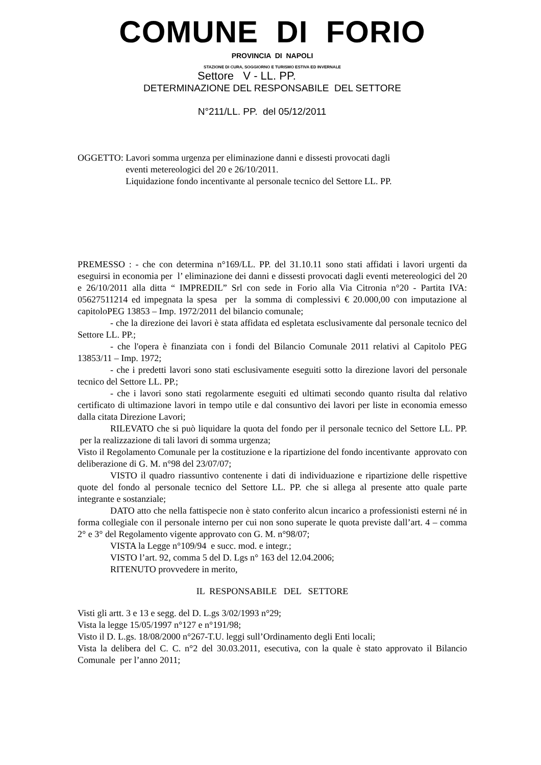COMUNE DI FORIO
PROVINCIA DI NAPOLI
STAZIONE DI CURA, SOGGIORNO E TURISMO ESTIVA ED INVERNALE
Settore V - LL. PP.
DETERMINAZIONE DEL RESPONSABILE DEL SETTORE
N°211/LL. PP. del 05/12/2011
OGGETTO: Lavori somma urgenza per eliminazione danni e dissesti provocati dagli
eventi metereologici del 20 e 26/10/2011.
Liquidazione fondo incentivante al personale tecnico del Settore LL. PP.
PREMESSO : - che con determina n°169/LL. PP. del 31.10.11 sono stati affidati i lavori urgenti da eseguirsi in economia per l’ eliminazione dei danni e dissesti provocati dagli eventi metereologici del 20 e 26/10/2011 alla ditta “ IMPREDIL” Srl con sede in Forio alla Via Citronia n°20 - Partita IVA: 05627511214 ed impegnata la spesa per la somma di complessivi € 20.000,00 con imputazione al capitoloPEG 13853 – Imp. 1972/2011 del bilancio comunale;
- che la direzione dei lavori è stata affidata ed espletata esclusivamente dal personale tecnico del Settore LL. PP.;
- che l'opera è finanziata con i fondi del Bilancio Comunale 2011 relativi al Capitolo PEG 13853/11 – Imp. 1972;
- che i predetti lavori sono stati esclusivamente eseguiti sotto la direzione lavori del personale tecnico del Settore LL. PP.;
- che i lavori sono stati regolarmente eseguiti ed ultimati secondo quanto risulta dal relativo certificato di ultimazione lavori in tempo utile e dal consuntivo dei lavori per liste in economia emesso dalla citata Direzione Lavori;
RILEVATO che si può liquidare la quota del fondo per il personale tecnico del Settore LL. PP. per la realizzazione di tali lavori di somma urgenza;
Visto il Regolamento Comunale per la costituzione e la ripartizione del fondo incentivante approvato con deliberazione di G. M. n°98 del 23/07/07;
VISTO il quadro riassuntivo contenente i dati di individuazione e ripartizione delle rispettive quote del fondo al personale tecnico del Settore LL. PP. che si allega al presente atto quale parte integrante e sostanziale;
DATO atto che nella fattispecie non è stato conferito alcun incarico a professionisti esterni né in forma collegiale con il personale interno per cui non sono superate le quota previste dall’art. 4 – comma 2° e 3° del Regolamento vigente approvato con G. M. n°98/07;
VISTA la Legge n°109/94 e succ. mod. e integr.;
VISTO l’art. 92, comma 5 del D. Lgs n° 163 del 12.04.2006;
RITENUTO provvedere in merito,
IL RESPONSABILE DEL SETTORE
Visti gli artt. 3 e 13 e segg. del D. L.gs 3/02/1993 n°29;
Vista la legge 15/05/1997 n°127 e n°191/98;
Visto il D. L.gs. 18/08/2000 n°267-T.U. leggi sull’Ordinamento degli Enti locali;
Vista la delibera del C. C. n°2 del 30.03.2011, esecutiva, con la quale è stato approvato il Bilancio Comunale per l’anno 2011;